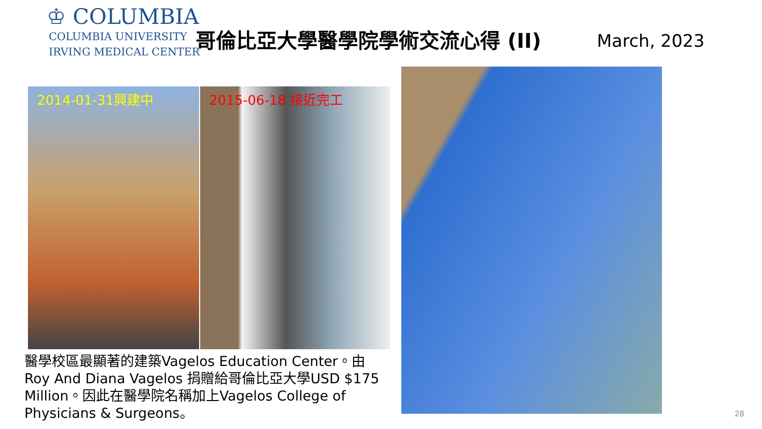♔ COLUMBIA
COLUMBIA UNIVERSITY
IRVING MEDICAL CENTER
哥倫比亞大學醫學院學術交流心得 (II) March, 2023
2014-01-31興建中 2015-06-18 接近完工
醫學校區最顯著的建築Vagelos Education Center。由Roy And Diana Vagelos 捐贈給哥倫比亞大學USD $175 Million。因此在醫學院名稱加上Vagelos College of Physicians & Surgeons。
28